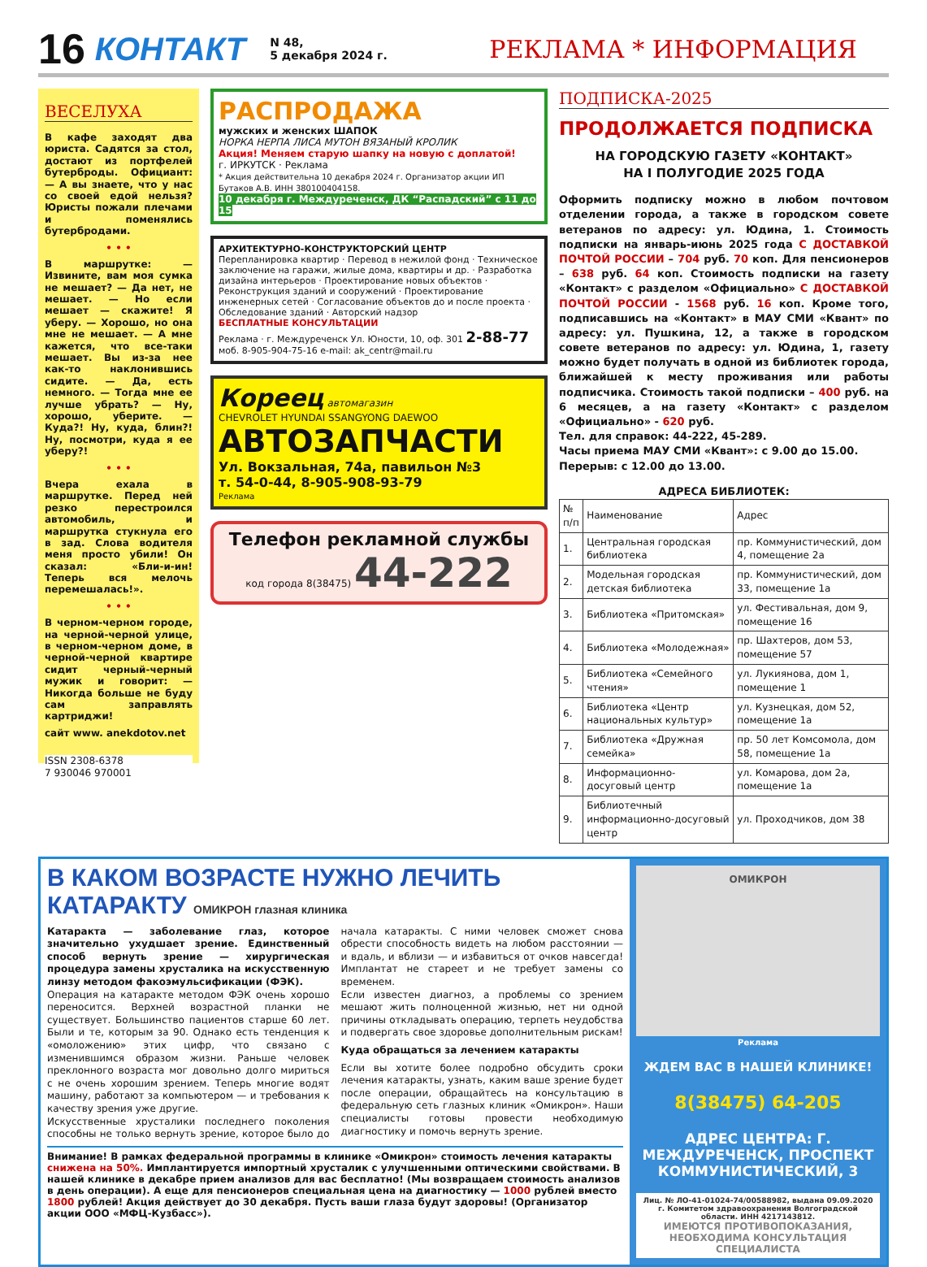16 КОНТАКТ N 48,
5 декабря 2024 г. РЕКЛАМА * ИНФОРМАЦИЯ
ВЕСЕЛУХА
В кафе заходят два юриста. Садятся за стол, достают из портфелей бутерброды. Официант: — А вы знаете, что у нас со своей едой нельзя? Юристы пожали плечами и поменялись бутербродами.
• • •
В маршрутке: — Извините, вам моя сумка не мешает? — Да нет, не мешает. — Но если мешает — скажите! Я уберу. — Хорошо, но она мне не мешает. — А мне кажется, что все-таки мешает. Вы из-за нее как-то наклонившись сидите. — Да, есть немного. — Тогда мне ее лучше убрать? — Ну, хорошо, уберите. — Куда?! Ну, куда, блин?! Ну, посмотри, куда я ее уберу?!
• • •
Вчера ехала в маршрутке. Перед ней резко перестроился автомобиль, и маршрутка стукнула его в зад. Слова водителя меня просто убили! Он сказал: «Бли-и-ин! Теперь вся мелочь перемешалась!».
• • •
В черном-черном городе, на черной-черной улице, в черном-черном доме, в черной-черной квартире сидит черный-черный мужик и говорит: — Никогда больше не буду сам заправлять картриджи!
сайт www. anekdotov.net
ISSN 2308-6378
7 930046 970001
РАСПРОДАЖА
мужских и женских ШАПОК
НОРКА НЕРПА ЛИСА МУТОН ВЯЗАНЫЙ КРОЛИК
Акция! Меняем старую шапку на новую с доплатой!
г. ИРКУТСК · Реклама
* Акция действительна 10 декабря 2024 г. Организатор акции ИП Бутаков А.В. ИНН 380100404158.
10 декабря г. Междуреченск, ДК “Распадский” с 11 до 15
АРХИТЕКТУРНО-КОНСТРУКТОРСКИЙ ЦЕНТР
Перепланировка квартир · Перевод в нежилой фонд · Техническое заключение на гаражи, жилые дома, квартиры и др. · Разработка дизайна интерьеров · Проектирование новых объектов · Реконструкция зданий и сооружений · Проектирование инженерных сетей · Согласование объектов до и после проекта · Обследование зданий · Авторский надзор
БЕСПЛАТНЫЕ КОНСУЛЬТАЦИИ
Реклама · г. Междуреченск Ул. Юности, 10, оф. 301 2-88-77 моб. 8-905-904-75-16 e-mail: ak_centr@mail.ru
Кореец автомагазин
CHEVROLET HYUNDAI SSANGYONG DAEWOO
АВТОЗАПЧАСТИ
Ул. Вокзальная, 74а, павильон №3
т. 54-0-44, 8-905-908-93-79
Реклама
Телефон рекламной службы
код города 8(38475) 44-222
ПОДПИСКА-2025
ПРОДОЛЖАЕТСЯ ПОДПИСКА
НА ГОРОДСКУЮ ГАЗЕТУ «КОНТАКТ»
НА I ПОЛУГОДИЕ 2025 ГОДА
Оформить подписку можно в любом почтовом отделении города, а также в городском совете ветеранов по адресу: ул. Юдина, 1. Стоимость подписки на январь-июнь 2025 года С ДОСТАВКОЙ ПОЧТОЙ РОССИИ – 704 руб. 70 коп. Для пенсионеров – 638 руб. 64 коп. Стоимость подписки на газету «Контакт» с разделом «Официально» С ДОСТАВКОЙ ПОЧТОЙ РОССИИ - 1568 руб. 16 коп. Кроме того, подписавшись на «Контакт» в МАУ СМИ «Квант» по адресу: ул. Пушкина, 12, а также в городском совете ветеранов по адресу: ул. Юдина, 1, газету можно будет получать в одной из библиотек города, ближайшей к месту проживания или работы подписчика. Стоимость такой подписки – 400 руб. на 6 месяцев, а на газету «Контакт» с разделом «Официально» - 620 руб.
Тел. для справок: 44-222, 45-289.
Часы приема МАУ СМИ «Квант»: с 9.00 до 15.00.
Перерыв: с 12.00 до 13.00.
АДРЕСА БИБЛИОТЕК:
| № п/п | Наименование | Адрес |
| --- | --- | --- |
| 1. | Центральная городская библиотека | пр. Коммунистический, дом 4, помещение 2а |
| 2. | Модельная городская детская библиотека | пр. Коммунистический, дом 33, помещение 1а |
| 3. | Библиотека «Притомская» | ул. Фестивальная, дом 9, помещение 16 |
| 4. | Библиотека «Молодежная» | пр. Шахтеров, дом 53, помещение 57 |
| 5. | Библиотека «Семейного чтения» | ул. Лукиянова, дом 1, помещение 1 |
| 6. | Библиотека «Центр национальных культур» | ул. Кузнецкая, дом 52, помещение 1а |
| 7. | Библиотека «Дружная семейка» | пр. 50 лет Комсомола, дом 58, помещение 1а |
| 8. | Информационно-досуговый центр | ул. Комарова, дом 2а, помещение 1а |
| 9. | Библиотечный информационно-досуговый центр | ул. Проходчиков, дом 38 |
В КАКОМ ВОЗРАСТЕ НУЖНО ЛЕЧИТЬ КАТАРАКТУ ОМИКРОН глазная клиника
Катаракта — заболевание глаз, которое значительно ухудшает зрение. Единственный способ вернуть зрение — хирургическая процедура замены хрусталика на искусственную линзу методом факоэмульсификации (ФЭК).
Операция на катаракте методом ФЭК очень хорошо переносится. Верхней возрастной планки не существует. Большинство пациентов старше 60 лет. Были и те, которым за 90. Однако есть тенденция к «омоложению» этих цифр, что связано с изменившимся образом жизни. Раньше человек преклонного возраста мог довольно долго мириться с не очень хорошим зрением. Теперь многие водят машину, работают за компьютером — и требования к качеству зрения уже другие.
Искусственные хрусталики последнего поколения способны не только вернуть зрение, которое было до начала катаракты. С ними человек сможет снова обрести способность видеть на любом расстоянии — и вдаль, и вблизи — и избавиться от очков навсегда! Имплантат не стареет и не требует замены со временем.
Если известен диагноз, а проблемы со зрением мешают жить полноценной жизнью, нет ни одной причины откладывать операцию, терпеть неудобства и подвергать свое здоровье дополнительным рискам!
Куда обращаться за лечением катаракты
Если вы хотите более подробно обсудить сроки лечения катаракты, узнать, каким ваше зрение будет после операции, обращайтесь на консультацию в федеральную сеть глазных клиник «Омикрон». Наши специалисты готовы провести необходимую диагностику и помочь вернуть зрение.
Внимание! В рамках федеральной программы в клинике «Омикрон» стоимость лечения катаракты снижена на 50%. Имплантируется импортный хрусталик с улучшенными оптическими свойствами. В нашей клинике в декабре прием анализов для вас бесплатно! (Мы возвращаем стоимость анализов в день операции). А еще для пенсионеров специальная цена на диагностику — 1000 рублей вместо 1800 рублей! Акция действует до 30 декабря. Пусть ваши глаза будут здоровы! (Организатор акции ООО «МФЦ-Кузбасс»).
ОМИКРОН
Реклама
ЖДЕМ ВАС В НАШЕЙ КЛИНИКЕ!
8(38475) 64-205
АДРЕС ЦЕНТРА: Г. МЕЖДУРЕЧЕНСК, ПРОСПЕКТ КОММУНИСТИЧЕСКИЙ, 3
Лиц. № ЛО-41-01024-74/00588982, выдана 09.09.2020 г. Комитетом здравоохранения Волгоградской области. ИНН 4217143812.
ИМЕЮТСЯ ПРОТИВОПОКАЗАНИЯ, НЕОБХОДИМА КОНСУЛЬТАЦИЯ СПЕЦИАЛИСТА